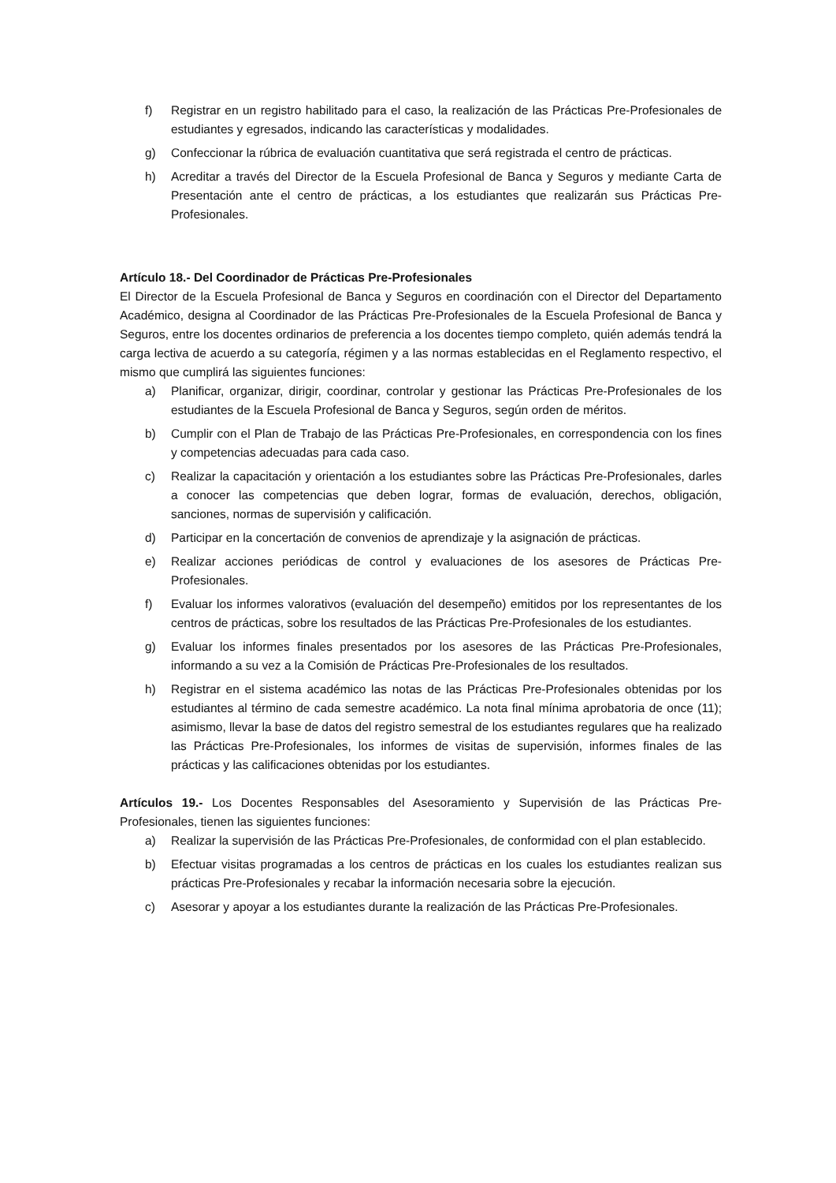f) Registrar en un registro habilitado para el caso, la realización de las Prácticas Pre-Profesionales de estudiantes y egresados, indicando las características y modalidades.
g) Confeccionar la rúbrica de evaluación cuantitativa que será registrada el centro de prácticas.
h) Acreditar a través del Director de la Escuela Profesional de Banca y Seguros y mediante Carta de Presentación ante el centro de prácticas, a los estudiantes que realizarán sus Prácticas Pre-Profesionales.
Artículo 18.- Del Coordinador de Prácticas Pre-Profesionales
El Director de la Escuela Profesional de Banca y Seguros en coordinación con el Director del Departamento Académico, designa al Coordinador de las Prácticas Pre-Profesionales de la Escuela Profesional de Banca y Seguros, entre los docentes ordinarios de preferencia a los docentes tiempo completo, quién además tendrá la carga lectiva de acuerdo a su categoría, régimen y a las normas establecidas en el Reglamento respectivo, el mismo que cumplirá las siguientes funciones:
a) Planificar, organizar, dirigir, coordinar, controlar y gestionar las Prácticas Pre-Profesionales de los estudiantes de la Escuela Profesional de Banca y Seguros, según orden de méritos.
b) Cumplir con el Plan de Trabajo de las Prácticas Pre-Profesionales, en correspondencia con los fines y competencias adecuadas para cada caso.
c) Realizar la capacitación y orientación a los estudiantes sobre las Prácticas Pre-Profesionales, darles a conocer las competencias que deben lograr, formas de evaluación, derechos, obligación, sanciones, normas de supervisión y calificación.
d) Participar en la concertación de convenios de aprendizaje y la asignación de prácticas.
e) Realizar acciones periódicas de control y evaluaciones de los asesores de Prácticas Pre-Profesionales.
f) Evaluar los informes valorativos (evaluación del desempeño) emitidos por los representantes de los centros de prácticas, sobre los resultados de las Prácticas Pre-Profesionales de los estudiantes.
g) Evaluar los informes finales presentados por los asesores de las Prácticas Pre-Profesionales, informando a su vez a la Comisión de Prácticas Pre-Profesionales de los resultados.
h) Registrar en el sistema académico las notas de las Prácticas Pre-Profesionales obtenidas por los estudiantes al término de cada semestre académico. La nota final mínima aprobatoria de once (11); asimismo, llevar la base de datos del registro semestral de los estudiantes regulares que ha realizado las Prácticas Pre-Profesionales, los informes de visitas de supervisión, informes finales de las prácticas y las calificaciones obtenidas por los estudiantes.
Artículos 19.- Los Docentes Responsables del Asesoramiento y Supervisión de las Prácticas Pre-Profesionales, tienen las siguientes funciones:
a) Realizar la supervisión de las Prácticas Pre-Profesionales, de conformidad con el plan establecido.
b) Efectuar visitas programadas a los centros de prácticas en los cuales los estudiantes realizan sus prácticas Pre-Profesionales y recabar la información necesaria sobre la ejecución.
c) Asesorar y apoyar a los estudiantes durante la realización de las Prácticas Pre-Profesionales.